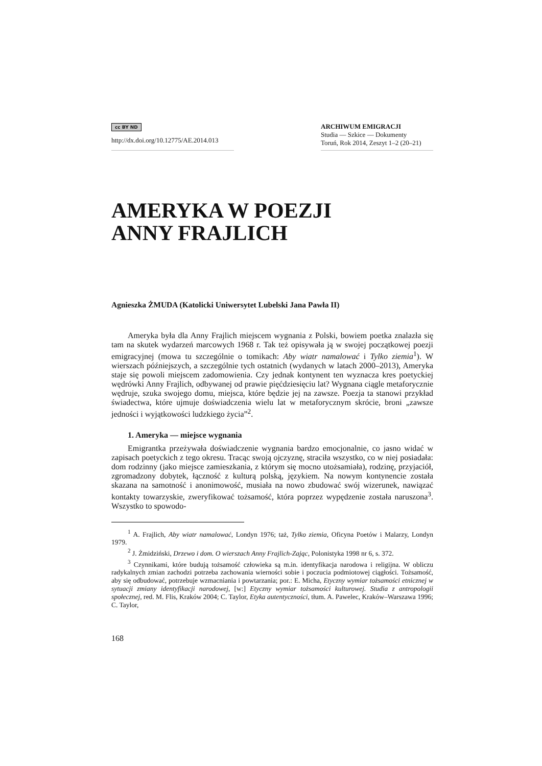cc BY ND
http://dx.doi.org/10.12775/AE.2014.013
ARCHIWUM EMIGRACJI
Studia — Szkice — Dokumenty
Toruń, Rok 2014, Zeszyt 1–2 (20–21)
AMERYKA W POEZJI
ANNY FRAJLICH
Agnieszka ŻMUDA (Katolicki Uniwersytet Lubelski Jana Pawła II)
Ameryka była dla Anny Frajlich miejscem wygnania z Polski, bowiem poetka znalazła się tam na skutek wydarzeń marcowych 1968 r. Tak też opisywała ją w swojej początkowej poezji emigracyjnej (mowa tu szczególnie o tomikach: Aby wiatr namalować i Tylko ziemia<sup>1</sup>). W wierszach późniejszych, a szczególnie tych ostatnich (wydanych w latach 2000–2013), Ameryka staje się powoli miejscem zadomowienia. Czy jednak kontynent ten wyznacza kres poetyckiej wędrówki Anny Frajlich, odbywanej od prawie pięćdziesięciu lat? Wygnana ciągle metaforycznie wędruje, szuka swojego domu, miejsca, które będzie jej na zawsze. Poezja ta stanowi przykład świadectwa, które ujmuje doświadczenia wielu lat w metaforycznym skrócie, broni „zawsze jedności i wyjątkowości ludzkiego życia”<sup>2</sup>.
1. Ameryka — miejsce wygnania
Emigrantka przeżywała doświadczenie wygnania bardzo emocjonalnie, co jasno widać w zapisach poetyckich z tego okresu. Tracąc swoją ojczyznę, straciła wszystko, co w niej posiadała: dom rodzinny (jako miejsce zamieszkania, z którym się mocno utożsamiała), rodzinę, przyjaciół, zgromadzony dobytek, łączność z kulturą polską, językiem. Na nowym kontynencie została skazana na samotność i anonimowość, musiała na nowo zbudować swój wizerunek, nawiązać kontakty towarzyskie, zweryfikować tożsamość, która poprzez wypędzenie została naruszona<sup>3</sup>. Wszystko to spowodo-
<sup>1</sup> A. Frajlich, Aby wiatr namalować, Londyn 1976; taż, Tylko ziemia, Oficyna Poetów i Malarzy, Londyn 1979.
<sup>2</sup> J. Żmidziński, Drzewo i dom. O wierszach Anny Frajlich-Zając, Polonistyka 1998 nr 6, s. 372.
<sup>3</sup> Czynnikami, które budują tożsamość człowieka są m.in. identyfikacja narodowa i religijna. W obliczu radykalnych zmian zachodzi potrzeba zachowania wierności sobie i poczucia podmiotowej ciągłości. Tożsamość, aby się odbudować, potrzebuje wzmacniania i powtarzania; por.: E. Micha, Etyczny wymiar tożsamości etnicznej w sytuacji zmiany identyfikacji narodowej, [w:] Etyczny wymiar tożsamości kulturowej. Studia z antropologii społecznej, red. M. Flis, Kraków 2004; C. Taylor, Etyka autentyczności, tłum. A. Pawelec, Kraków–Warszawa 1996; C. Taylor,
168